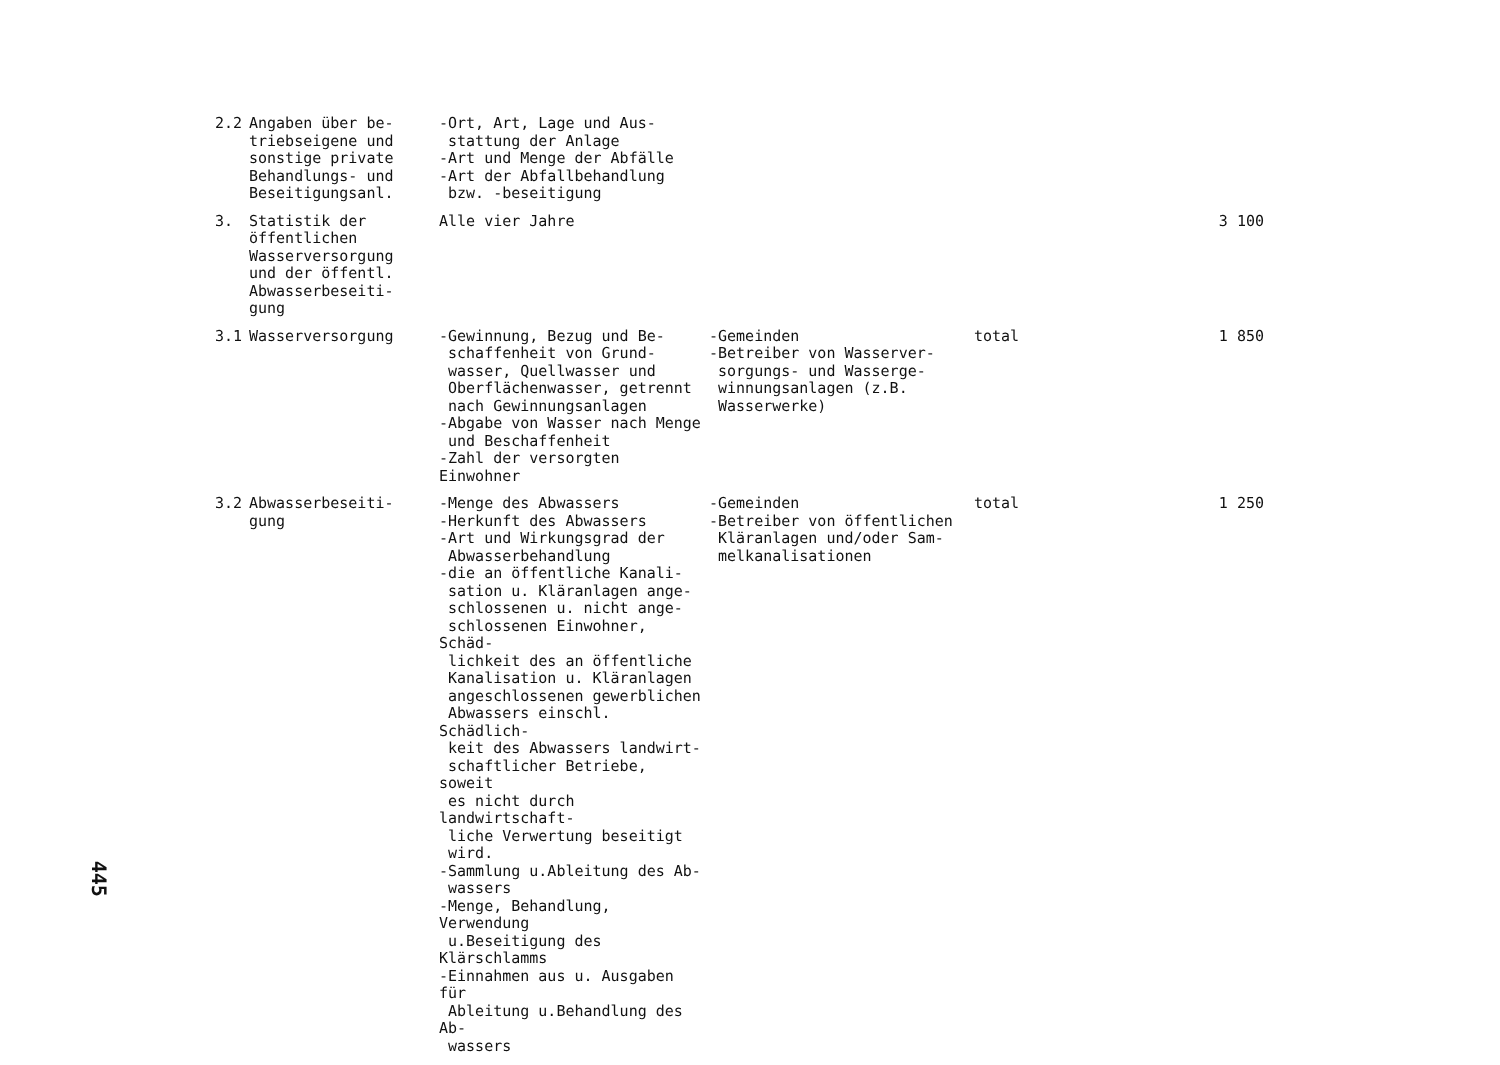| 2.2 | Angaben über be- triebseigene und sonstige private Behandlungs- und Beseitigungsanl. | -Ort, Art, Lage und Aus- stattung der Anlage -Art und Menge der Abfälle -Art der Abfallbehandlung bzw. -beseitigung | | | |
| 3. | Statistik der öffentlichen Wasserversorgung und der öffentl. Abwasserbeseiti- gung | Alle vier Jahre | | | 3 100 |
| 3.1 | Wasserversorgung | -Gewinnung, Bezug und Be- schaffenheit von Grund- wasser, Quellwasser und Oberflächenwasser, getrennt nach Gewinnungsanlagen -Abgabe von Wasser nach Menge und Beschaffenheit -Zahl der versorgten Einwohner | -Gemeinden -Betreiber von Wasserver- sorgungs- und Wasserge- winnungsanlagen (z.B. Wasserwerke) | total | 1 850 |
| 3.2 | Abwasserbeseiti- gung | -Menge des Abwassers -Herkunft des Abwassers -Art und Wirkungsgrad der Abwasserbehandlung -die an öffentliche Kanali- sation u. Kläranlagen ange- schlossenen u. nicht ange- schlossenen Einwohner, Schäd- lichkeit des an öffentliche Kanalisation u. Kläranlagen angeschlossenen gewerblichen Abwassers einschl. Schädlich- keit des Abwassers landwirt- schaftlicher Betriebe, soweit es nicht durch landwirtschaft- liche Verwertung beseitigt wird. -Sammlung u.Ableitung des Ab- wassers -Menge, Behandlung, Verwendung u.Beseitigung des Klärschlamms -Einnahmen aus u. Ausgaben für Ableitung u.Behandlung des Ab- wassers | -Gemeinden -Betreiber von öffentlichen Kläranlagen und/oder Sam- melkanalisationen | total | 1 250 |
445